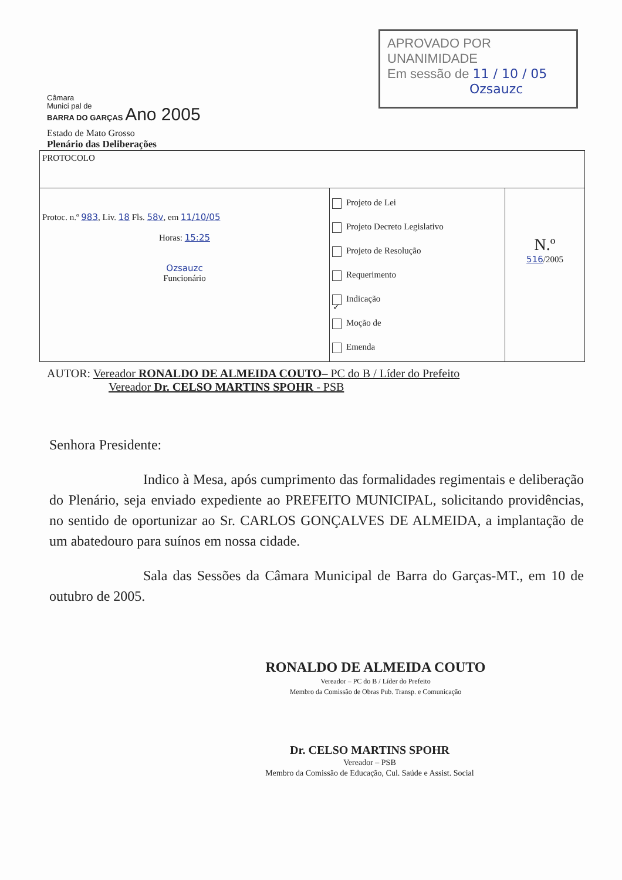APROVADO POR UNANIMIDADE
Em sessão de 11 / 10 / 05
Ozsauzc
Câmara
Munici pal de
BARRA DO GARÇAS Ano 2005
Estado de Mato Grosso
Plenário das Deliberações
| PROTOCOLO | | |
| Protoc. n.º 983 , Liv. 18 Fls. 58v , em 11/10/05 Horas: 15:25 Ozsauzc Funcionário | Projeto de Lei Projeto Decreto Legislativo Projeto de Resolução Requerimento ✓ Indicação Moção de Emenda | N.º 516 /2005 |
AUTOR: Vereador RONALDO DE ALMEIDA COUTO– PC do B / Líder do Prefeito
Vereador Dr. CELSO MARTINS SPOHR - PSB
Senhora Presidente:
Indico à Mesa, após cumprimento das formalidades regimentais e deliberação do Plenário, seja enviado expediente ao PREFEITO MUNICIPAL, solicitando providências, no sentido de oportunizar ao Sr. CARLOS GONÇALVES DE ALMEIDA, a implantação de um abatedouro para suínos em nossa cidade.
Sala das Sessões da Câmara Municipal de Barra do Garças-MT., em 10 de outubro de 2005.
RONALDO DE ALMEIDA COUTO
Vereador – PC do B / Líder do Prefeito
Membro da Comissão de Obras Pub. Transp. e Comunicação
Dr. CELSO MARTINS SPOHR
Vereador – PSB
Membro da Comissão de Educação, Cul. Saúde e Assist. Social